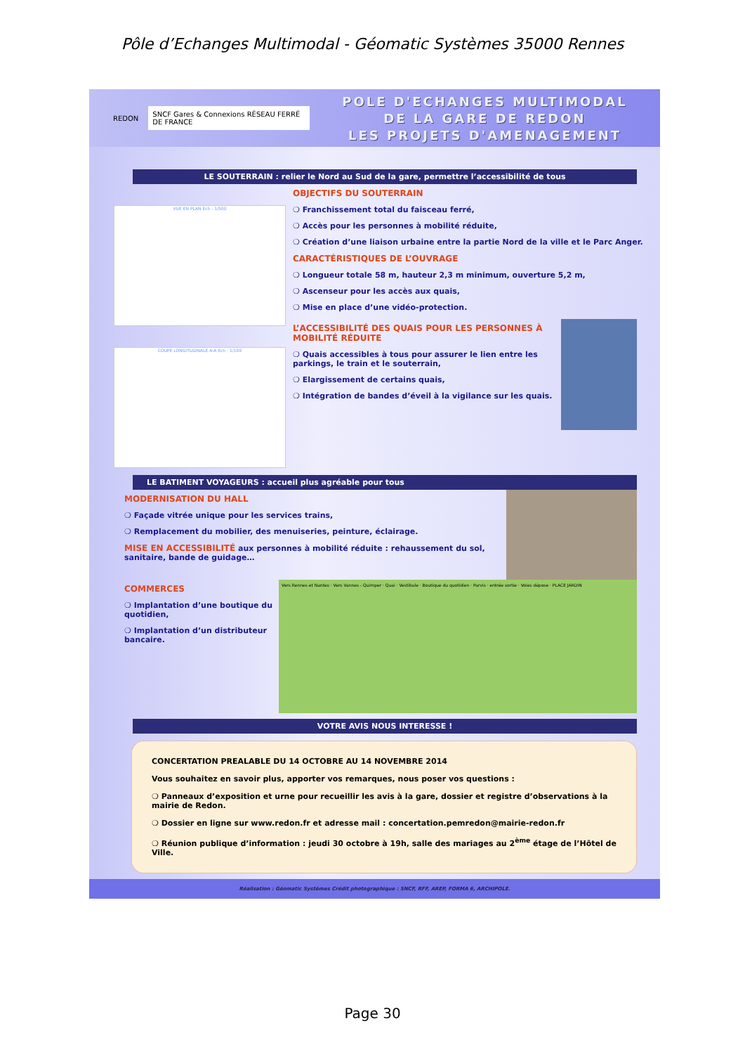Pôle d’Echanges Multimodal - Géomatic Systèmes 35000 Rennes
REDON SNCF Gares & Connexions RÉSEAU FERRÉ DE FRANCE
POLE D'ECHANGES MULTIMODAL
DE LA GARE DE REDON
LES PROJETS D'AMENAGEMENT
LE SOUTERRAIN : relier le Nord au Sud de la gare, permettre l’accessibilité de tous
VUE EN PLAN Ech : 1/500
COUPE LONGITUDINALE A-A Ech : 1/100
OBJECTIFS DU SOUTERRAIN
❍ Franchissement total du faisceau ferré,
❍ Accès pour les personnes à mobilité réduite,
❍ Création d’une liaison urbaine entre la partie Nord de la ville et le Parc Anger.
CARACTÉRISTIQUES DE L’OUVRAGE
❍ Longueur totale 58 m, hauteur 2,3 m minimum, ouverture 5,2 m,
❍ Ascenseur pour les accès aux quais,
❍ Mise en place d’une vidéo-protection.
L’ACCESSIBILITÉ DES QUAIS POUR LES PERSONNES À MOBILITÉ RÉDUITE
❍ Quais accessibles à tous pour assurer le lien entre les parkings, le train et le souterrain,
❍ Elargissement de certains quais,
❍ Intégration de bandes d’éveil à la vigilance sur les quais.
LE BATIMENT VOYAGEURS : accueil plus agréable pour tous
MODERNISATION DU HALL
❍ Façade vitrée unique pour les services trains,
❍ Remplacement du mobilier, des menuiseries, peinture, éclairage.
MISE EN ACCESSIBILITÉ aux personnes à mobilité réduite : rehaussement du sol, sanitaire, bande de guidage…
COMMERCES
❍ Implantation d’une boutique du quotidien,
❍ Implantation d’un distributeur bancaire.
Vers Rennes et Nantes · Vers Vannes - Quimper · Quai · Vestibule · Boutique du quotidien · Parvis · entrée sortie · Voies dépose · PLACE JARDIN
VOTRE AVIS NOUS INTERESSE !
CONCERTATION PREALABLE DU 14 OCTOBRE AU 14 NOVEMBRE 2014
Vous souhaitez en savoir plus, apporter vos remarques, nous poser vos questions :
❍ Panneaux d’exposition et urne pour recueillir les avis à la gare, dossier et registre d’observations à la mairie de Redon.
❍ Dossier en ligne sur www.redon.fr et adresse mail : concertation.pemredon@mairie-redon.fr
❍ Réunion publique d’information : jeudi 30 octobre à 19h, salle des mariages au 2<sup>ème</sup> étage de l’Hôtel de Ville.
Réalisation : Géomatic Systèmes Crédit photographique : SNCF, RFF, AREP, FORMA 6, ARCHIPOLE.
Page 30